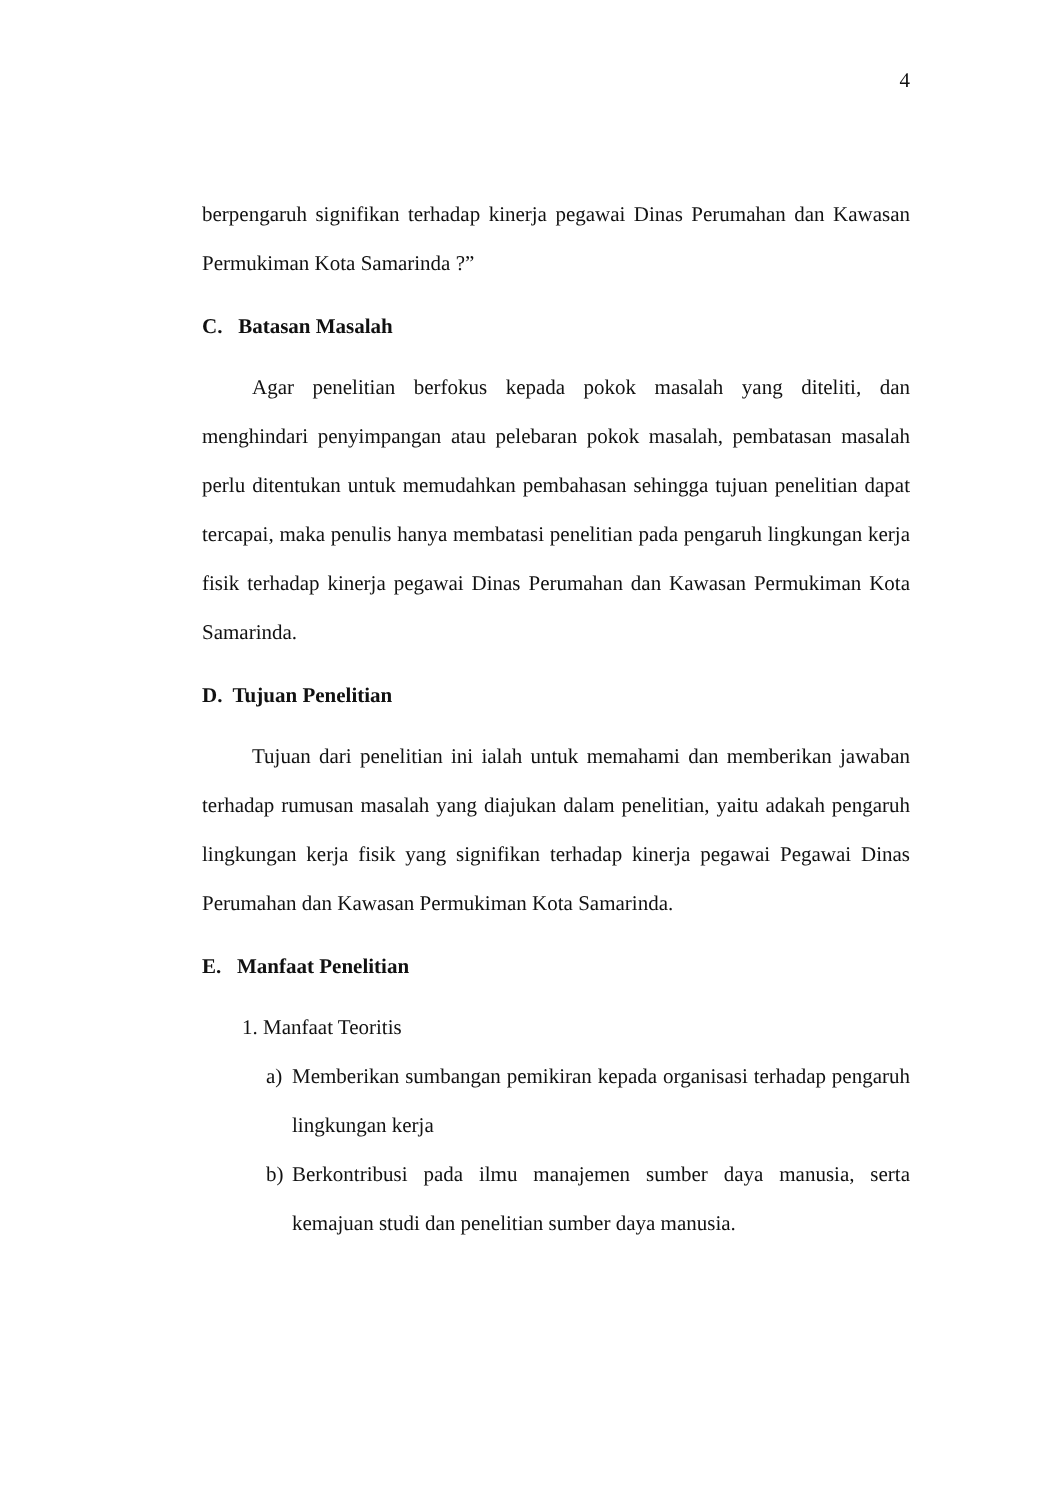4
berpengaruh signifikan terhadap kinerja pegawai Dinas Perumahan dan Kawasan Permukiman Kota Samarinda ?”
C. Batasan Masalah
Agar penelitian berfokus kepada pokok masalah yang diteliti, dan menghindari penyimpangan atau pelebaran pokok masalah, pembatasan masalah perlu ditentukan untuk memudahkan pembahasan sehingga tujuan penelitian dapat tercapai, maka penulis hanya membatasi penelitian pada pengaruh lingkungan kerja fisik terhadap kinerja pegawai Dinas Perumahan dan Kawasan Permukiman Kota Samarinda.
D. Tujuan Penelitian
Tujuan dari penelitian ini ialah untuk memahami dan memberikan jawaban terhadap rumusan masalah yang diajukan dalam penelitian, yaitu adakah pengaruh lingkungan kerja fisik yang signifikan terhadap kinerja pegawai Pegawai Dinas Perumahan dan Kawasan Permukiman Kota Samarinda.
E. Manfaat Penelitian
1. Manfaat Teoritis
a) Memberikan sumbangan pemikiran kepada organisasi terhadap pengaruh lingkungan kerja
b) Berkontribusi pada ilmu manajemen sumber daya manusia, serta kemajuan studi dan penelitian sumber daya manusia.